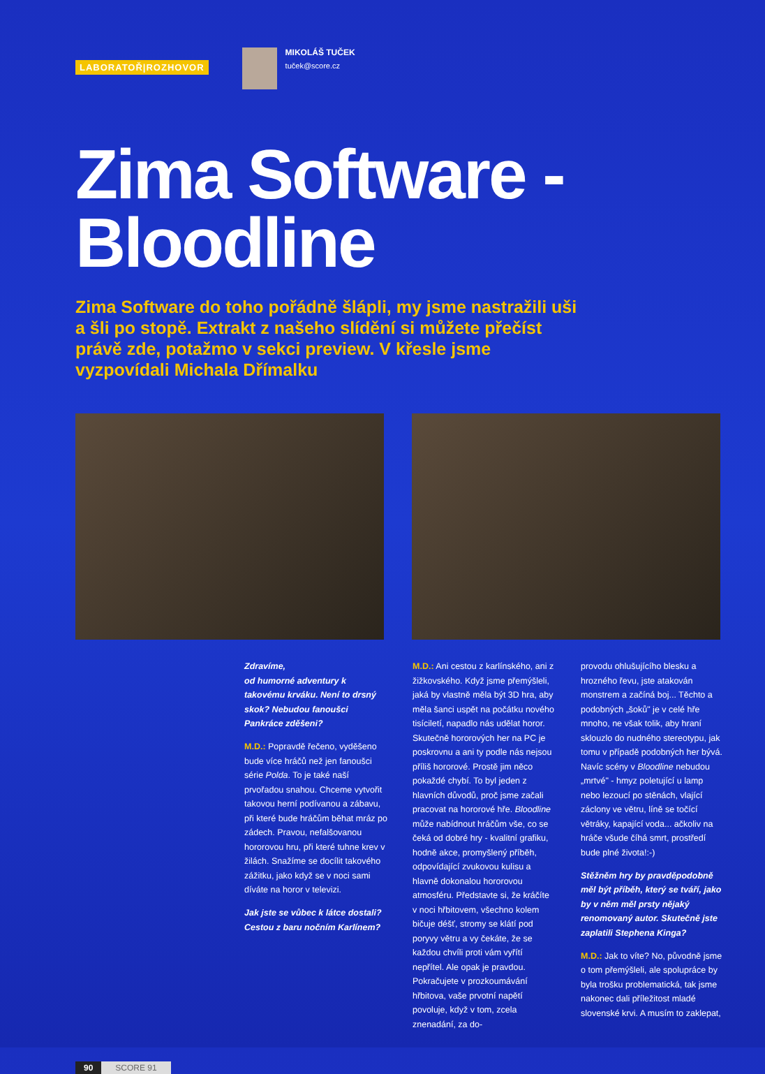LABORATOŘ|ROZHOVOR
MIKOLÁŠ TUČEK
tuček@score.cz
Zima Software -
Bloodline
Zima Software do toho pořádně šlápli, my jsme nastražili uši a šli po stopě. Extrakt z našeho slídění si můžete přečíst právě zde, potažmo v sekci preview. V křesle jsme vyzpovídali Michala Dřímalku
Zdravíme,
od humorné adventury k takovému krváku. Není to drsný skok? Nebudou fanoušci Pankráce zděšeni?
M.D.: Popravdě řečeno, vyděšeno bude více hráčů než jen fanoušci série Polda. To je také naší prvořadou snahou. Chceme vytvořit takovou herní podívanou a zábavu, při které bude hráčům běhat mráz po zádech. Pravou, nefalšovanou hororovou hru, při které tuhne krev v žilách. Snažíme se docílit takového zážitku, jako když se v noci sami díváte na horor v televizi.
Jak jste se vůbec k látce dostali? Cestou z baru nočním Karlínem?
M.D.: Ani cestou z karlínského, ani z žižkovského. Když jsme přemýšleli, jaká by vlastně měla být 3D hra, aby měla šanci uspět na počátku nového tisíciletí, napadlo nás udělat horor. Skutečně hororových her na PC je poskrovnu a ani ty podle nás nejsou příliš hororové. Prostě jim něco pokaždé chybí. To byl jeden z hlavních důvodů, proč jsme začali pracovat na hororové hře. Bloodline může nabídnout hráčům vše, co se čeká od dobré hry - kvalitní grafiku, hodně akce, promyšlený příběh, odpovídající zvukovou kulisu a hlavně dokonalou hororovou atmosféru. Představte si, že kráčíte v noci hřbitovem, všechno kolem bičuje déšť, stromy se klátí pod poryvy větru a vy čekáte, že se každou chvíli proti vám vyřítí nepřítel. Ale opak je pravdou. Pokračujete v prozkoumávání hřbitova, vaše prvotní napětí povoluje, když v tom, zcela znenadání, za do-
provodu ohlušujícího blesku a hrozného řevu, jste atakován monstrem a začíná boj... Těchto a podobných „šoků" je v celé hře mnoho, ne však tolik, aby hraní sklouzlo do nudného stereotypu, jak tomu v případě podobných her bývá. Navíc scény v Bloodline nebudou „mrtvé" - hmyz poletující u lamp nebo lezoucí po stěnách, vlající záclony ve větru, líně se točící větráky, kapající voda... ačkoliv na hráče všude číhá smrt, prostředí bude plné života!:-)
Stěžněm hry by pravděpodobně měl být příběh, který se tváří, jako by v něm měl prsty nějaký renomovaný autor. Skutečně jste zaplatili Stephena Kinga?
M.D.: Jak to víte? No, původně jsme o tom přemýšleli, ale spolupráce by byla trošku problematická, tak jsme nakonec dali příležitost mladé slovenské krvi. A musím to zaklepat,
90 SCORE 91